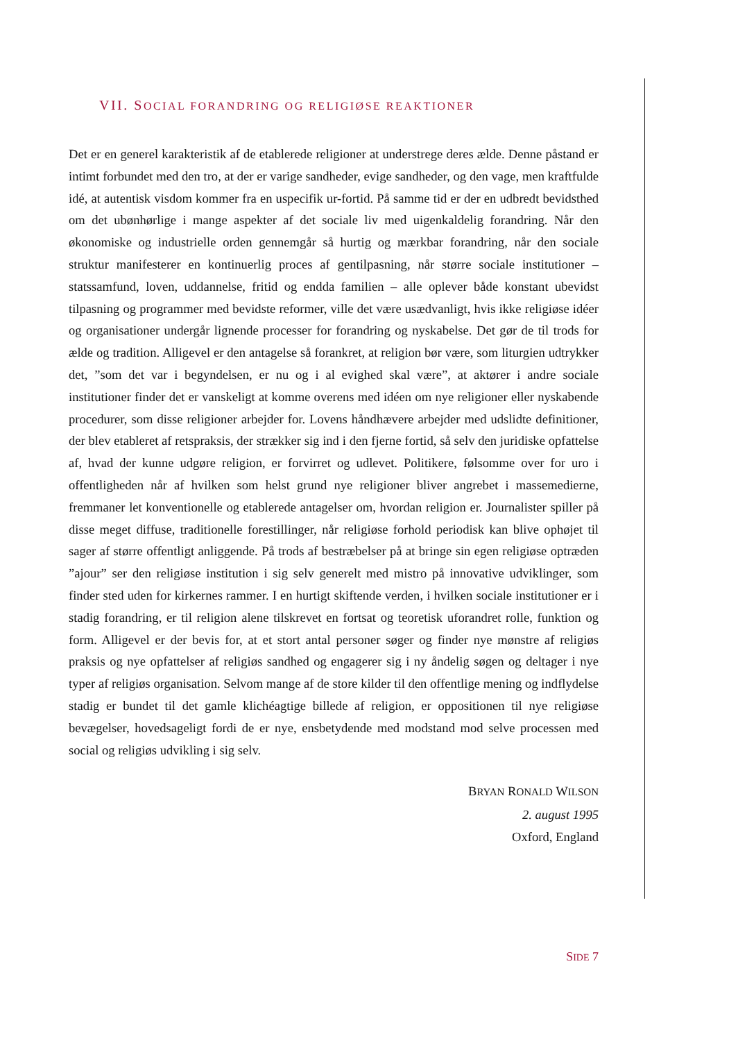VII. SOCIAL FORANDRING OG RELIGIØSE REAKTIONER
Det er en generel karakteristik af de etablerede religioner at understrege deres ælde. Denne påstand er intimt forbundet med den tro, at der er varige sandheder, evige sandheder, og den vage, men kraftfulde idé, at autentisk visdom kommer fra en uspecifik ur-fortid. På samme tid er der en udbredt bevidsthed om det ubønhørlige i mange aspekter af det sociale liv med uigenkaldelig forandring. Når den økonomiske og industrielle orden gennemgår så hurtig og mærkbar forandring, når den sociale struktur manifesterer en kontinuerlig proces af gentilpasning, når større sociale institutioner – statssamfund, loven, uddannelse, fritid og endda familien – alle oplever både konstant ubevidst tilpasning og programmer med bevidste reformer, ville det være usædvanligt, hvis ikke religiøse idéer og organisationer undergår lignende processer for forandring og nyskabelse. Det gør de til trods for ælde og tradition. Alligevel er den antagelse så forankret, at religion bør være, som liturgien udtrykker det, ”som det var i begyndelsen, er nu og i al evighed skal være”, at aktører i andre sociale institutioner finder det er vanskeligt at komme overens med idéen om nye religioner eller nyskabende procedurer, som disse religioner arbejder for. Lovens håndhævere arbejder med udslidte definitioner, der blev etableret af retspraksis, der strækker sig ind i den fjerne fortid, så selv den juridiske opfattelse af, hvad der kunne udgøre religion, er forvirret og udlevet. Politikere, følsomme over for uro i offentligheden når af hvilken som helst grund nye religioner bliver angrebet i massemedierne, fremmaner let konventionelle og etablerede antagelser om, hvordan religion er. Journalister spiller på disse meget diffuse, traditionelle forestillinger, når religiøse forhold periodisk kan blive ophøjet til sager af større offentligt anliggende. På trods af bestræbelser på at bringe sin egen religiøse optræden ”ajour” ser den religiøse institution i sig selv generelt med mistro på innovative udviklinger, som finder sted uden for kirkernes rammer. I en hurtigt skiftende verden, i hvilken sociale institutioner er i stadig forandring, er til religion alene tilskrevet en fortsat og teoretisk uforandret rolle, funktion og form. Alligevel er der bevis for, at et stort antal personer søger og finder nye mønstre af religiøs praksis og nye opfattelser af religiøs sandhed og engagerer sig i ny åndelig søgen og deltager i nye typer af religiøs organisation. Selvom mange af de store kilder til den offentlige mening og indflydelse stadig er bundet til det gamle klichéagtige billede af religion, er oppositionen til nye religiøse bevægelser, hovedsageligt fordi de er nye, ensbetydende med modstand mod selve processen med social og religiøs udvikling i sig selv.
BRYAN RONALD WILSON
2. august 1995
Oxford, England
SIDE 7